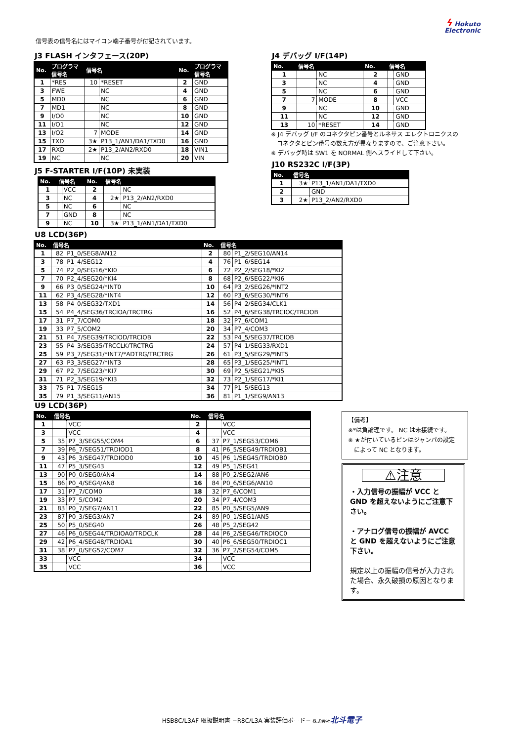ϟ Hokuto
Electronic
信号表の信号名にはマイコン端子番号が付記されています。
J3 FLASH インタフェース(20P)
| No. | プログラマ 信号名 | 信号名 | | No. | プログラマ 信号名 |
| --- | --- | --- | --- | --- | --- |
| 1 | *RES | 10 | *RESET | 2 | GND |
| 3 | FWE | | NC | 4 | GND |
| 5 | MD0 | | NC | 6 | GND |
| 7 | MD1 | | NC | 8 | GND |
| 9 | I/O0 | | NC | 10 | GND |
| 11 | I/O1 | | NC | 12 | GND |
| 13 | I/O2 | 7 | MODE | 14 | GND |
| 15 | TXD | 3★ | P13_1/AN1/DA1/TXD0 | 16 | GND |
| 17 | RXD | 2★ | P13_2/AN2/RXD0 | 18 | VIN1 |
| 19 | NC | | NC | 20 | VIN |
J5 F-STARTER I/F(10P) 未実装
| No. | 信号名 | | No. | 信号名 | |
| --- | --- | --- | --- | --- | --- |
| 1 | | VCC | 2 | | NC |
| 3 | | NC | 4 | 2★ | P13_2/AN2/RXD0 |
| 5 | | NC | 6 | | NC |
| 7 | | GND | 8 | | NC |
| 9 | | NC | 10 | 3★ | P13_1/AN1/DA1/TXD0 |
J4 デバッグ I/F(14P)
| No. | 信号名 | | No. | 信号名 | |
| --- | --- | --- | --- | --- | --- |
| 1 | | NC | 2 | | GND |
| 3 | | NC | 4 | | GND |
| 5 | | NC | 6 | | GND |
| 7 | 7 | MODE | 8 | | VCC |
| 9 | | NC | 10 | | GND |
| 11 | | NC | 12 | | GND |
| 13 | 10 | *RESET | 14 | | GND |
※ J4 デバッグ I/F のコネクタピン番号とルネサス エレクトロニクスの
　コネクタとピン番号の数え方が異なりますので、ご注意下さい。
※ デバッグ時は SW1 を NORMAL 側へスライドして下さい。
J10 RS232C I/F(3P)
| No. | 信号名 | |
| --- | --- | --- |
| 1 | 3★ | P13_1/AN1/DA1/TXD0 |
| 2 | | GND |
| 3 | 2★ | P13_2/AN2/RXD0 |
U8 LCD(36P)
| No. | 信号名 | | No. | 信号名 | |
| --- | --- | --- | --- | --- | --- |
| 1 | 82 | P1_0/SEG8/AN12 | 2 | 80 | P1_2/SEG10/AN14 |
| 3 | 78 | P1_4/SEG12 | 4 | 76 | P1_6/SEG14 |
| 5 | 74 | P2_0/SEG16/*KI0 | 6 | 72 | P2_2/SEG18/*KI2 |
| 7 | 70 | P2_4/SEG20/*KI4 | 8 | 68 | P2_6/SEG22/*KI6 |
| 9 | 66 | P3_0/SEG24/*INT0 | 10 | 64 | P3_2/SEG26/*INT2 |
| 11 | 62 | P3_4/SEG28/*INT4 | 12 | 60 | P3_6/SEG30/*INT6 |
| 13 | 58 | P4_0/SEG32/TXD1 | 14 | 56 | P4_2/SEG34/CLK1 |
| 15 | 54 | P4_4/SEG36/TRCIOA/TRCTRG | 16 | 52 | P4_6/SEG38/TRCIOC/TRCIOB |
| 17 | 31 | P7_7/COM0 | 18 | 32 | P7_6/COM1 |
| 19 | 33 | P7_5/COM2 | 20 | 34 | P7_4/COM3 |
| 21 | 51 | P4_7/SEG39/TRCIOD/TRCIOB | 22 | 53 | P4_5/SEG37/TRCIOB |
| 23 | 55 | P4_3/SEG35/TRCCLK/TRCTRG | 24 | 57 | P4_1/SEG33/RXD1 |
| 25 | 59 | P3_7/SEG31/*INT7/*ADTRG/TRCTRG | 26 | 61 | P3_5/SEG29/*INT5 |
| 27 | 63 | P3_3/SEG27/*INT3 | 28 | 65 | P3_1/SEG25/*INT1 |
| 29 | 67 | P2_7/SEG23/*KI7 | 30 | 69 | P2_5/SEG21/*KI5 |
| 31 | 71 | P2_3/SEG19/*KI3 | 32 | 73 | P2_1/SEG17/*KI1 |
| 33 | 75 | P1_7/SEG15 | 34 | 77 | P1_5/SEG13 |
| 35 | 79 | P1_3/SEG11/AN15 | 36 | 81 | P1_1/SEG9/AN13 |
U9 LCD(36P)
| No. | 信号名 | | No. | 信号名 | |
| --- | --- | --- | --- | --- | --- |
| 1 | | VCC | 2 | | VCC |
| 3 | | VCC | 4 | | VCC |
| 5 | 35 | P7_3/SEG55/COM4 | 6 | 37 | P7_1/SEG53/COM6 |
| 7 | 39 | P6_7/SEG51/TRDIOD1 | 8 | 41 | P6_5/SEG49/TRDIOB1 |
| 9 | 43 | P6_3/SEG47/TRDIOD0 | 10 | 45 | P6_1/SEG45/TRDIOB0 |
| 11 | 47 | P5_3/SEG43 | 12 | 49 | P5_1/SEG41 |
| 13 | 90 | P0_0/SEG0/AN4 | 14 | 88 | P0_2/SEG2/AN6 |
| 15 | 86 | P0_4/SEG4/AN8 | 16 | 84 | P0_6/SEG6/AN10 |
| 17 | 31 | P7_7/COM0 | 18 | 32 | P7_6/COM1 |
| 19 | 33 | P7_5/COM2 | 20 | 34 | P7_4/COM3 |
| 21 | 83 | P0_7/SEG7/AN11 | 22 | 85 | P0_5/SEG5/AN9 |
| 23 | 87 | P0_3/SEG3/AN7 | 24 | 89 | P0_1/SEG1/AN5 |
| 25 | 50 | P5_0/SEG40 | 26 | 48 | P5_2/SEG42 |
| 27 | 46 | P6_0/SEG44/TRDIOA0/TRDCLK | 28 | 44 | P6_2/SEG46/TRDIOC0 |
| 29 | 42 | P6_4/SEG48/TRDIOA1 | 30 | 40 | P6_6/SEG50/TRDIOC1 |
| 31 | 38 | P7_0/SEG52/COM7 | 32 | 36 | P7_2/SEG54/COM5 |
| 33 | | VCC | 34 | | VCC |
| 35 | | VCC | 36 | | VCC |
【備考】
※*は負論理です。 NC は未接続です。
※ ★が付いているピンはジャンパの設定
　によって NC となります。
⚠注意
・入力信号の振幅が VCC と GND を超えないようにご注意下さい。
・アナログ信号の振幅が AVCC と GND を超えないようにご注意下さい。
規定以上の振幅の信号が入力された場合、永久破損の原因となります。
HSB8C/L3AF 取扱説明書 −R8C/L3A 実装評価ボード− 株式会社 北斗電子